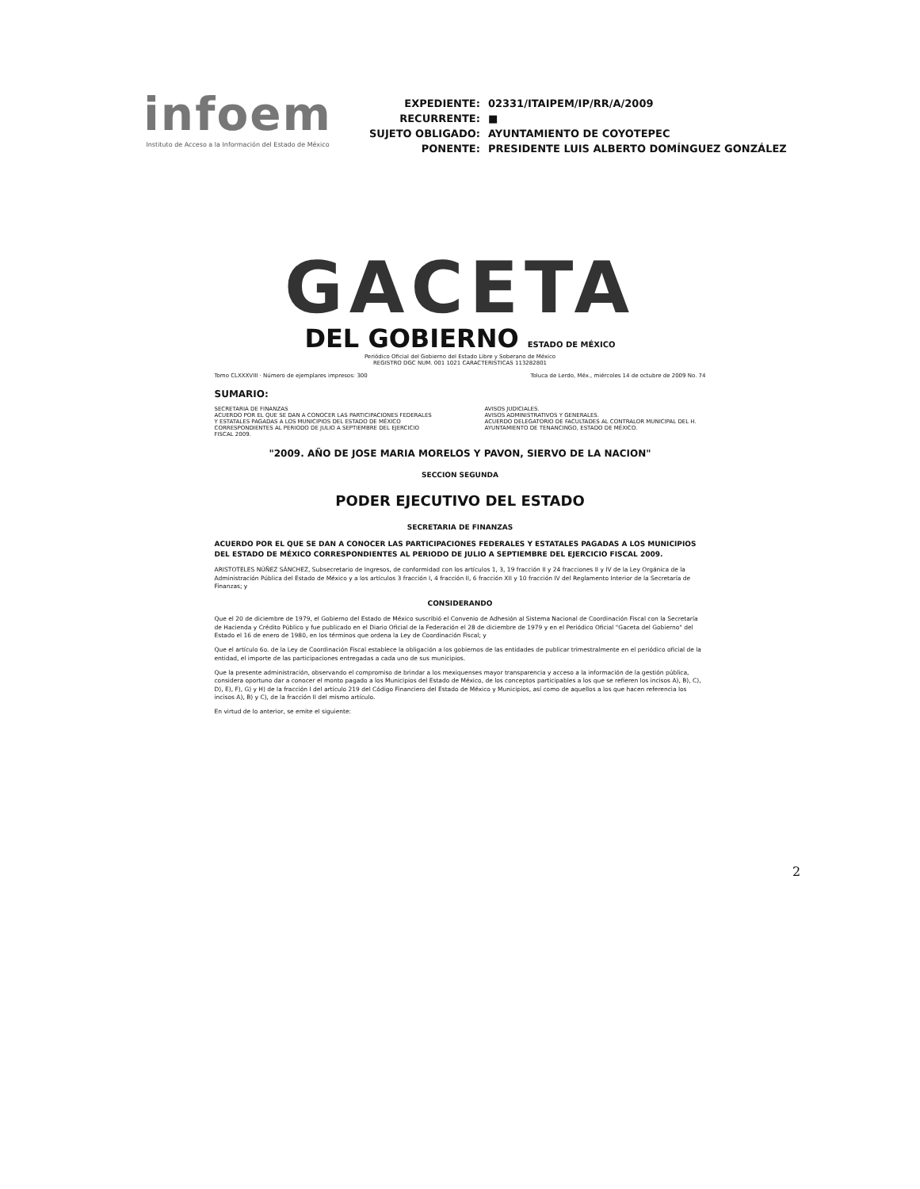infoem
Instituto de Acceso a la Información del Estado de México
| EXPEDIENTE: | 02331/ITAIPEM/IP/RR/A/2009 |
| RECURRENTE: | ■ |
| SUJETO OBLIGADO: | AYUNTAMIENTO DE COYOTEPEC |
| PONENTE: | PRESIDENTE LUIS ALBERTO DOMÍNGUEZ GONZÁLEZ |
GACETA
DEL GOBIERNO ESTADO DE MÉXICO
Periódico Oficial del Gobierno del Estado Libre y Soberano de México
REGISTRO DGC NUM. 001 1021 CARACTERISTICAS 113282801
Tomo CLXXXVIII · Número de ejemplares impresos: 300 Toluca de Lerdo, Méx., miércoles 14 de octubre de 2009 No. 74
SUMARIO:
SECRETARIA DE FINANZAS
ACUERDO POR EL QUE SE DAN A CONOCER LAS PARTICIPACIONES FEDERALES Y ESTATALES PAGADAS A LOS MUNICIPIOS DEL ESTADO DE MÉXICO CORRESPONDIENTES AL PERIODO DE JULIO A SEPTIEMBRE DEL EJERCICIO FISCAL 2009. AVISOS JUDICIALES.
AVISOS ADMINISTRATIVOS Y GENERALES.
ACUERDO DELEGATORIO DE FACULTADES AL CONTRALOR MUNICIPAL DEL H. AYUNTAMIENTO DE TENANCINGO, ESTADO DE MÉXICO.
"2009. AÑO DE JOSE MARIA MORELOS Y PAVON, SIERVO DE LA NACION"
SECCION SEGUNDA
PODER EJECUTIVO DEL ESTADO
SECRETARIA DE FINANZAS
ACUERDO POR EL QUE SE DAN A CONOCER LAS PARTICIPACIONES FEDERALES Y ESTATALES PAGADAS A LOS MUNICIPIOS DEL ESTADO DE MÉXICO CORRESPONDIENTES AL PERIODO DE JULIO A SEPTIEMBRE DEL EJERCICIO FISCAL 2009.
ARISTOTELES NÚÑEZ SÁNCHEZ, Subsecretario de Ingresos, de conformidad con los artículos 1, 3, 19 fracción II y 24 fracciones II y IV de la Ley Orgánica de la Administración Pública del Estado de México y a los artículos 3 fracción I, 4 fracción II, 6 fracción XII y 10 fracción IV del Reglamento Interior de la Secretaría de Finanzas; y
CONSIDERANDO
Que el 20 de diciembre de 1979, el Gobierno del Estado de México suscribió el Convenio de Adhesión al Sistema Nacional de Coordinación Fiscal con la Secretaría de Hacienda y Crédito Público y fue publicado en el Diario Oficial de la Federación el 28 de diciembre de 1979 y en el Periódico Oficial "Gaceta del Gobierno" del Estado el 16 de enero de 1980, en los términos que ordena la Ley de Coordinación Fiscal; y
Que el artículo 6o. de la Ley de Coordinación Fiscal establece la obligación a los gobiernos de las entidades de publicar trimestralmente en el periódico oficial de la entidad, el importe de las participaciones entregadas a cada uno de sus municipios.
Que la presente administración, observando el compromiso de brindar a los mexiquenses mayor transparencia y acceso a la información de la gestión pública, considera oportuno dar a conocer el monto pagado a los Municipios del Estado de México, de los conceptos participables a los que se refieren los incisos A), B), C), D), E), F), G) y H) de la fracción I del artículo 219 del Código Financiero del Estado de México y Municipios, así como de aquellos a los que hacen referencia los incisos A), B) y C), de la fracción II del mismo artículo.
En virtud de lo anterior, se emite el siguiente:
2